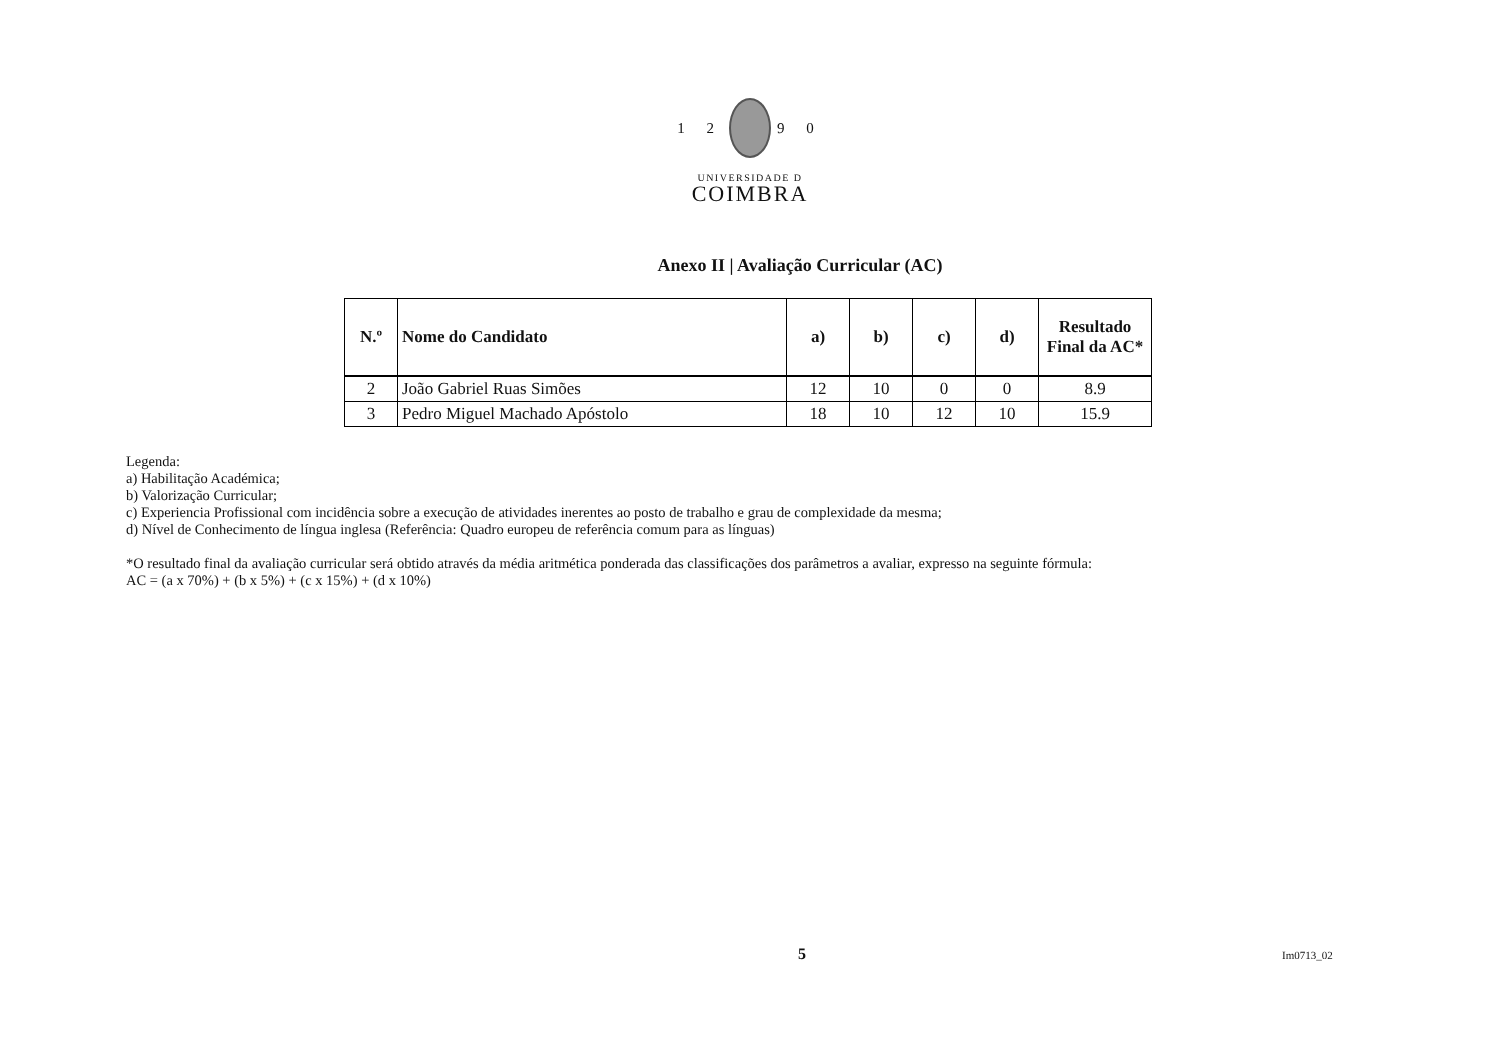1 2 9 0
UNIVERSIDADE D
COIMBRA
Anexo II | Avaliação Curricular (AC)
| N.º | Nome do Candidato | a) | b) | c) | d) | Resultado Final da AC* |
| --- | --- | --- | --- | --- | --- | --- |
| 2 | João Gabriel Ruas Simões | 12 | 10 | 0 | 0 | 8.9 |
| 3 | Pedro Miguel Machado Apóstolo | 18 | 10 | 12 | 10 | 15.9 |
Legenda:
a) Habilitação Académica;
b) Valorização Curricular;
c) Experiencia Profissional com incidência sobre a execução de atividades inerentes ao posto de trabalho e grau de complexidade da mesma;
d) Nível de Conhecimento de língua inglesa (Referência: Quadro europeu de referência comum para as línguas)
*O resultado final da avaliação curricular será obtido através da média aritmética ponderada das classificações dos parâmetros a avaliar, expresso na seguinte fórmula:
AC = (a x 70%) + (b x 5%) + (c x 15%) + (d x 10%)
5 Im0713_02